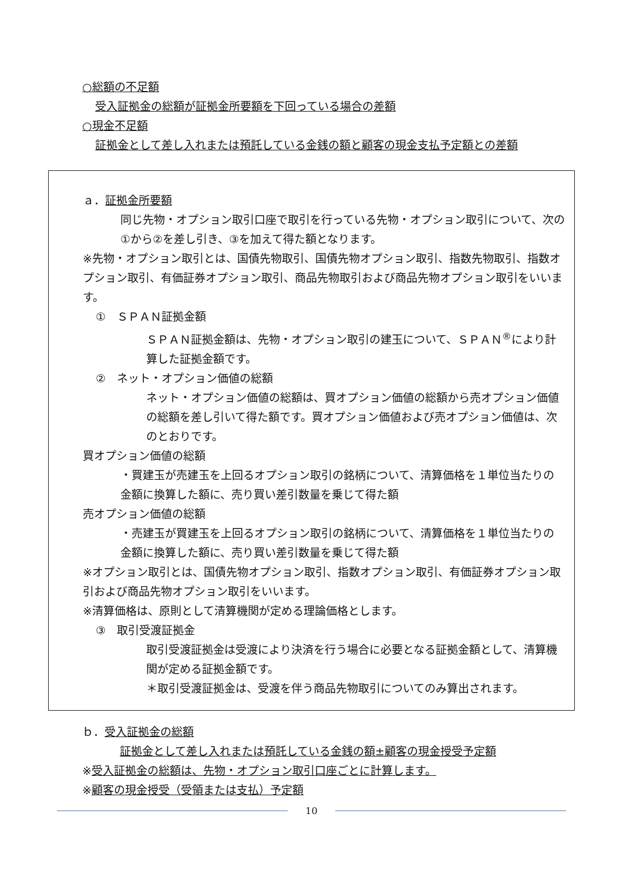○総額の不足額
受入証拠金の総額が証拠金所要額を下回っている場合の差額
○現金不足額
証拠金として差し入れまたは預託している金銭の額と顧客の現金支払予定額との差額
ａ．証拠金所要額
同じ先物・オプション取引口座で取引を行っている先物・オプション取引について、次の①から②を差し引き、③を加えて得た額となります。
※先物・オプション取引とは、国債先物取引、国債先物オプション取引、指数先物取引、指数オプション取引、有価証券オプション取引、商品先物取引および商品先物オプション取引をいいます。
①　ＳＰＡＮ証拠金額
ＳＰＡＮ証拠金額は、先物・オプション取引の建玉について、ＳＰＡＮ<sup>®</sup>により計算した証拠金額です。
②　ネット・オプション価値の総額
ネット・オプション価値の総額は、買オプション価値の総額から売オプション価値の総額を差し引いて得た額です。買オプション価値および売オプション価値は、次のとおりです。
買オプション価値の総額
・買建玉が売建玉を上回るオプション取引の銘柄について、清算価格を１単位当たりの金額に換算した額に、売り買い差引数量を乗じて得た額
売オプション価値の総額
・売建玉が買建玉を上回るオプション取引の銘柄について、清算価格を１単位当たりの金額に換算した額に、売り買い差引数量を乗じて得た額
※オプション取引とは、国債先物オプション取引、指数オプション取引、有価証券オプション取引および商品先物オプション取引をいいます。
※清算価格は、原則として清算機関が定める理論価格とします。
③　取引受渡証拠金
取引受渡証拠金は受渡により決済を行う場合に必要となる証拠金額として、清算機関が定める証拠金額です。
＊取引受渡証拠金は、受渡を伴う商品先物取引についてのみ算出されます。
ｂ．受入証拠金の総額
証拠金として差し入れまたは預託している金銭の額±顧客の現金授受予定額
※受入証拠金の総額は、先物・オプション取引口座ごとに計算します。
※顧客の現金授受（受領または支払）予定額
10